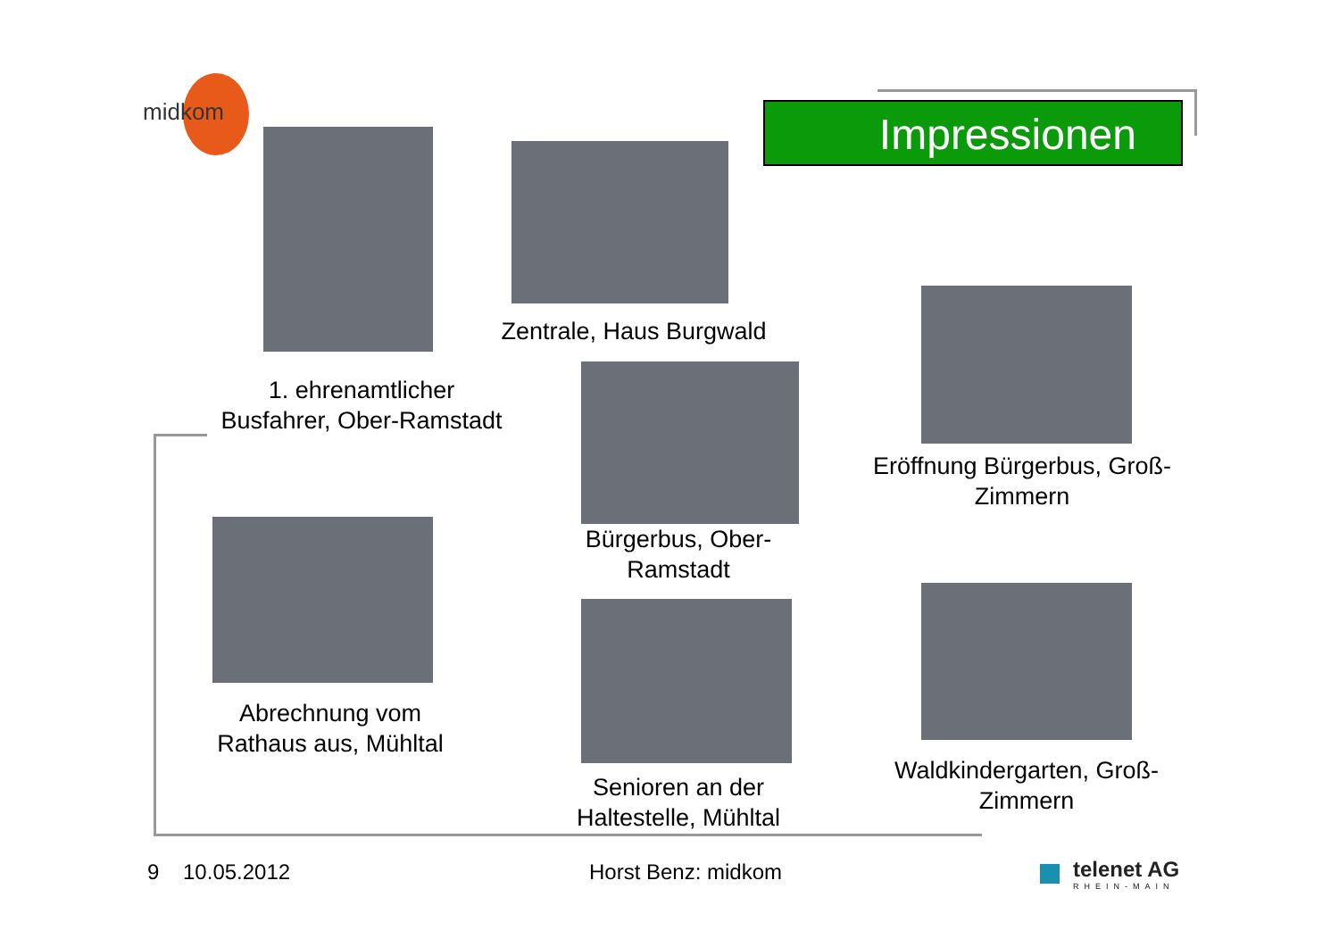midkom Impressionen
Zentrale, Haus Burgwald
1. ehrenamtlicher
Busfahrer, Ober-Ramstadt
Eröffnung Bürgerbus, Groß-
Zimmern
Bürgerbus, Ober-
Ramstadt
Abrechnung vom
Rathaus aus, Mühltal
Senioren an der
Haltestelle, Mühltal
Waldkindergarten, Groß-
Zimmern
9 10.05.2012 Horst Benz: midkom
telenet AG
RHEIN-MAIN